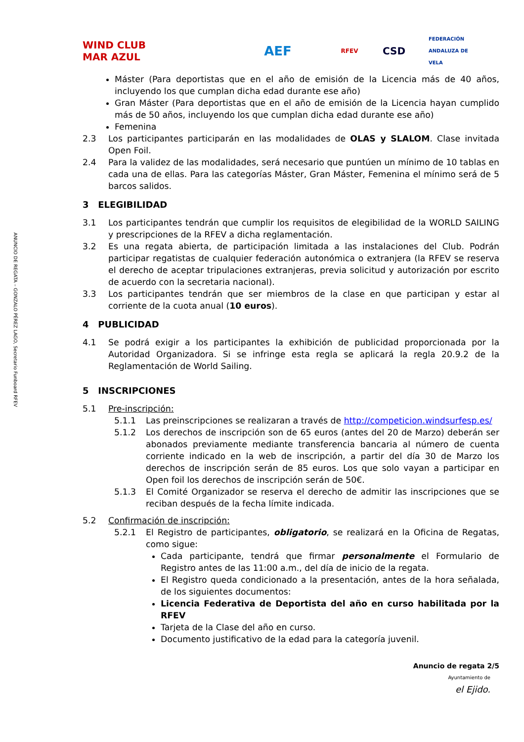ANUNCIO DE REGATA – GONZALO PÉREZ LAGO, Secretario Funboard RFEV
WIND CLUB MAR AZUL
AEF
RFEV
CSD
FEDERACIÓN ANDALUZA DE VELA
Máster (Para deportistas que en el año de emisión de la Licencia más de 40 años, incluyendo los que cumplan dicha edad durante ese año)
Gran Máster (Para deportistas que en el año de emisión de la Licencia hayan cumplido más de 50 años, incluyendo los que cumplan dicha edad durante ese año)
Femenina
2.3 Los participantes participarán en las modalidades de OLAS y SLALOM. Clase invitada Open Foil.
2.4 Para la validez de las modalidades, será necesario que puntúen un mínimo de 10 tablas en cada una de ellas. Para las categorías Máster, Gran Máster, Femenina el mínimo será de 5 barcos salidos.
3 ELEGIBILIDAD
3.1 Los participantes tendrán que cumplir los requisitos de elegibilidad de la WORLD SAILING y prescripciones de la RFEV a dicha reglamentación.
3.2 Es una regata abierta, de participación limitada a las instalaciones del Club. Podrán participar regatistas de cualquier federación autonómica o extranjera (la RFEV se reserva el derecho de aceptar tripulaciones extranjeras, previa solicitud y autorización por escrito de acuerdo con la secretaria nacional).
3.3 Los participantes tendrán que ser miembros de la clase en que participan y estar al corriente de la cuota anual (10 euros).
4 PUBLICIDAD
4.1 Se podrá exigir a los participantes la exhibición de publicidad proporcionada por la Autoridad Organizadora. Si se infringe esta regla se aplicará la regla 20.9.2 de la Reglamentación de World Sailing.
5 INSCRIPCIONES
5.1 Pre-inscripción:
5.1.1 Las preinscripciones se realizaran a través de http://competicion.windsurfesp.es/
5.1.2 Los derechos de inscripción son de 65 euros (antes del 20 de Marzo) deberán ser abonados previamente mediante transferencia bancaria al número de cuenta corriente indicado en la web de inscripción, a partir del día 30 de Marzo los derechos de inscripción serán de 85 euros. Los que solo vayan a participar en Open foil los derechos de inscripción serán de 50€.
5.1.3 El Comité Organizador se reserva el derecho de admitir las inscripciones que se reciban después de la fecha límite indicada.
5.2 Confirmación de inscripción:
5.2.1 El Registro de participantes, obligatorio, se realizará en la Oficina de Regatas, como sigue:
Cada participante, tendrá que firmar personalmente el Formulario de Registro antes de las 11:00 a.m., del día de inicio de la regata.
El Registro queda condicionado a la presentación, antes de la hora señalada, de los siguientes documentos:
Licencia Federativa de Deportista del año en curso habilitada por la RFEV
Tarjeta de la Clase del año en curso.
Documento justificativo de la edad para la categoría juvenil.
Anuncio de regata 2/5
Ayuntamiento de
el Ejido.